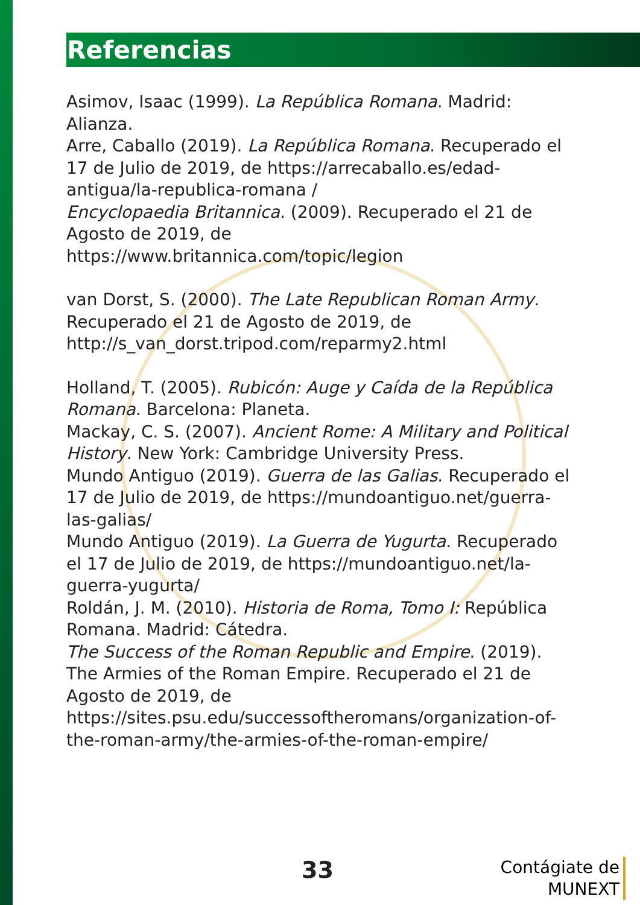Referencias
Asimov, Isaac (1999). La República Romana. Madrid: Alianza.
Arre, Caballo (2019). La República Romana. Recuperado el 17 de Julio de 2019, de https://arrecaballo.es/edad-antigua/la-republica-romana /
Encyclopaedia Britannica. (2009). Recuperado el 21 de Agosto de 2019, de https://www.britannica.com/topic/legion
van Dorst, S. (2000). The Late Republican Roman Army. Recuperado el 21 de Agosto de 2019, de http://s_van_dorst.tripod.com/reparmy2.html
Holland, T. (2005). Rubicón: Auge y Caída de la República Romana. Barcelona: Planeta.
Mackay, C. S. (2007). Ancient Rome: A Military and Political History. New York: Cambridge University Press.
Mundo Antiguo (2019). Guerra de las Galias. Recuperado el 17 de Julio de 2019, de https://mundoantiguo.net/guerra-las-galias/
Mundo Antiguo (2019). La Guerra de Yugurta. Recuperado el 17 de Julio de 2019, de https://mundoantiguo.net/la-guerra-yugurta/
Roldán, J. M. (2010). Historia de Roma, Tomo I: República Romana. Madrid: Cátedra.
The Success of the Roman Republic and Empire. (2019). The Armies of the Roman Empire. Recuperado el 21 de Agosto de 2019, de https://sites.psu.edu/successoftheromans/organization-of-the-roman-army/the-armies-of-the-roman-empire/
33
Contágiate de
MUNEXT